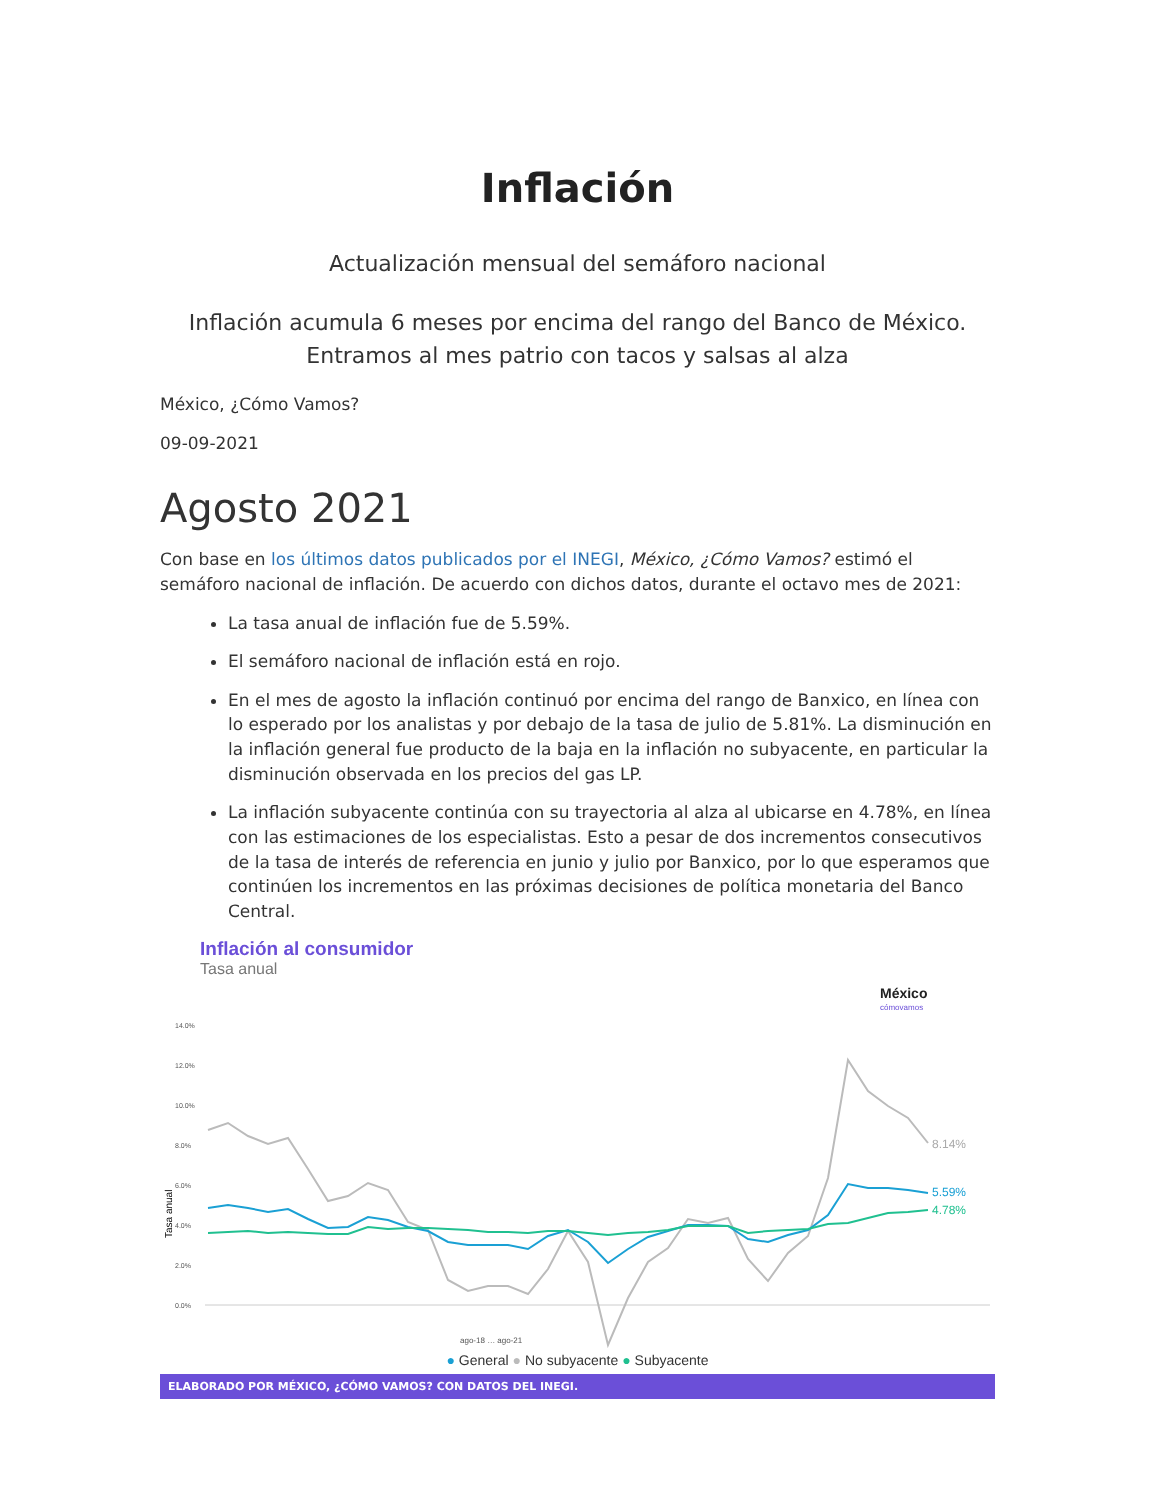Inflación
Actualización mensual del semáforo nacional
Inflación acumula 6 meses por encima del rango del Banco de México.
Entramos al mes patrio con tacos y salsas al alza
México, ¿Cómo Vamos?
09-09-2021
Agosto 2021
Con base en los últimos datos publicados por el INEGI, México, ¿Cómo Vamos? estimó el semáforo nacional de inflación. De acuerdo con dichos datos, durante el octavo mes de 2021:
La tasa anual de inflación fue de 5.59%.
El semáforo nacional de inflación está en rojo.
En el mes de agosto la inflación continuó por encima del rango de Banxico, en línea con lo esperado por los analistas y por debajo de la tasa de julio de 5.81%. La disminución en la inflación general fue producto de la baja en la inflación no subyacente, en particular la disminución observada en los precios del gas LP.
La inflación subyacente continúa con su trayectoria al alza al ubicarse en 4.78%, en línea con las estimaciones de los especialistas. Esto a pesar de dos incrementos consecutivos de la tasa de interés de referencia en junio y julio por Banxico, por lo que esperamos que continúen los incrementos en las próximas decisiones de política monetaria del Banco Central.
Inflación al consumidor
Tasa anual
México
cómovamos
14.0%
12.0%
10.0%
8.0%
6.0%
4.0%
2.0%
0.0%
Tasa anual
8.14%
5.59%
4.78%
ago-18 … ago-21
● General ● No subyacente ● Subyacente
ELABORADO POR MÉXICO, ¿CÓMO VAMOS? CON DATOS DEL INEGI.